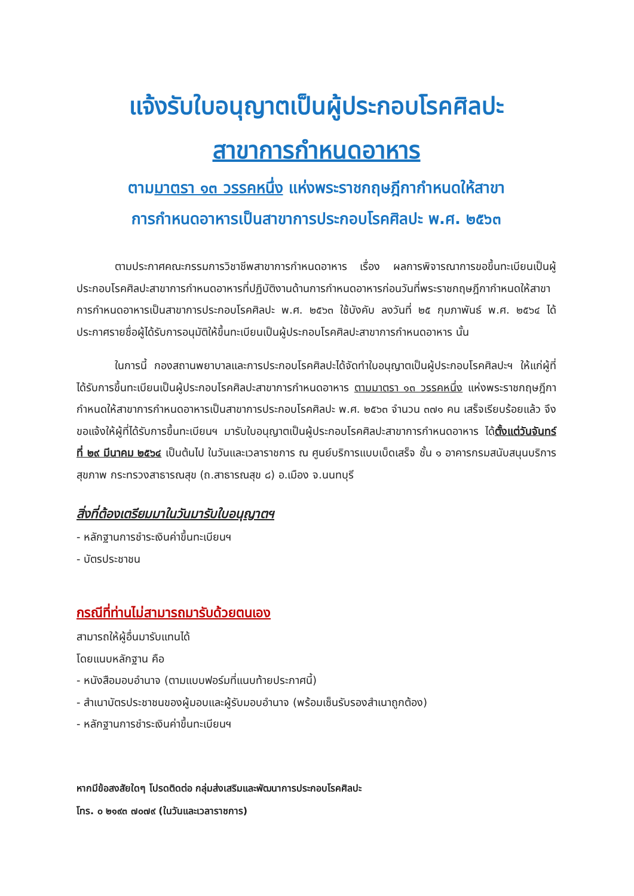แจ้งรับใบอนุญาตเป็นผู้ประกอบโรคศิลปะ
สาขาการกำหนดอาหาร
ตามมาตรา ๑๓ วรรคหนึ่ง แห่งพระราชกฤษฎีกากำหนดให้สาขา
การกำหนดอาหารเป็นสาขาการประกอบโรคศิลปะ พ.ศ. ๒๕๖๓
ตามประกาศคณะกรรมการวิชาชีพสาขาการกำหนดอาหาร เรื่อง ผลการพิจารณาการขอขึ้นทะเบียนเป็นผู้ประกอบโรคศิลปะสาขาการกำหนดอาหารที่ปฏิบัติงานด้านการกำหนดอาหารก่อนวันที่พระราชกฤษฎีกากำหนดให้สาขาการกำหนดอาหารเป็นสาขาการประกอบโรคศิลปะ พ.ศ. ๒๕๖๓ ใช้บังคับ ลงวันที่ ๒๕ กุมภาพันธ์ พ.ศ. ๒๕๖๔ ได้ประกาศรายชื่อผู้ได้รับการอนุมัติให้ขึ้นทะเบียนเป็นผู้ประกอบโรคศิลปะสาขาการกำหนดอาหาร นั้น
ในการนี้ กองสถานพยาบาลและการประกอบโรคศิลปะได้จัดทำใบอนุญาตเป็นผู้ประกอบโรคศิลปะฯ ให้แก่ผู้ที่ได้รับการขึ้นทะเบียนเป็นผู้ประกอบโรคศิลปะสาขาการกำหนดอาหาร ตามมาตรา ๑๓ วรรคหนึ่ง แห่งพระราชกฤษฎีกากำหนดให้สาขาการกำหนดอาหารเป็นสาขาการประกอบโรคศิลปะ พ.ศ. ๒๕๖๓ จำนวน ๓๗๑ คน เสร็จเรียบร้อยแล้ว จึงขอแจ้งให้ผู้ที่ได้รับการขึ้นทะเบียนฯ มารับใบอนุญาตเป็นผู้ประกอบโรคศิลปะสาขาการกำหนดอาหาร ได้ตั้งแต่วันจันทร์ที่ ๒๙ มีนาคม ๒๕๖๔ เป็นต้นไป ในวันและเวลาราชการ ณ ศูนย์บริการแบบเบ็ดเสร็จ ชั้น ๑ อาคารกรมสนับสนุนบริการสุขภาพ กระทรวงสาธารณสุข (ถ.สาธารณสุข ๘) อ.เมือง จ.นนทบุรี
สิ่งที่ต้องเตรียมมาในวันมารับใบอนุญาตฯ
- หลักฐานการชำระเงินค่าขึ้นทะเบียนฯ
- บัตรประชาชน
กรณีที่ท่านไม่สามารถมารับด้วยตนเอง
สามารถให้ผู้อื่นมารับแทนได้
โดยแนบหลักฐาน คือ
- หนังสือมอบอำนาจ (ตามแบบฟอร์มที่แนบท้ายประกาศนี้)
- สำเนาบัตรประชาชนของผู้มอบและผู้รับมอบอำนาจ (พร้อมเซ็นรับรองสำเนาถูกต้อง)
- หลักฐานการชำระเงินค่าขึ้นทะเบียนฯ
หากมีข้อสงสัยใดๆ โปรดติดต่อ กลุ่มส่งเสริมและพัฒนาการประกอบโรคศิลปะ
โทร. ๐ ๒๑๙๓ ๗๐๗๙ (ในวันและเวลาราชการ)